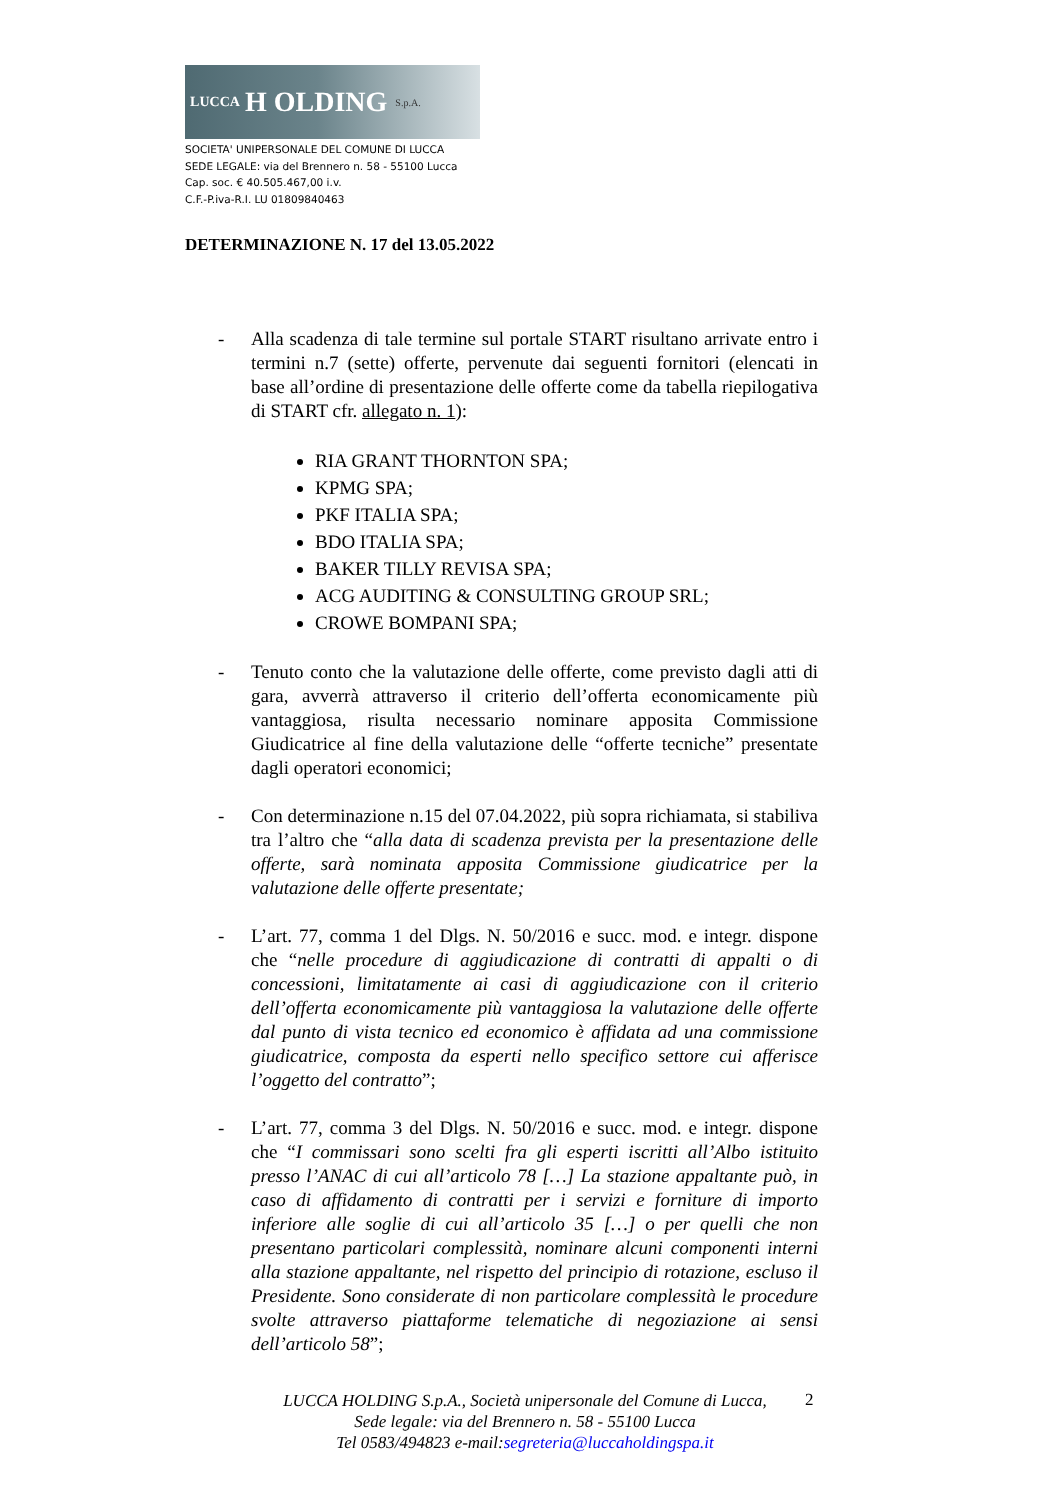LUCCA H OLDING S.p.A.
SOCIETA' UNIPERSONALE DEL COMUNE DI LUCCA
SEDE LEGALE: via del Brennero n. 58 - 55100 Lucca
Cap. soc. € 40.505.467,00 i.v.
C.F.-P.iva-R.I. LU 01809840463
DETERMINAZIONE N. 17 del 13.05.2022
- Alla scadenza di tale termine sul portale START risultano arrivate entro i termini n.7 (sette) offerte, pervenute dai seguenti fornitori (elencati in base all’ordine di presentazione delle offerte come da tabella riepilogativa di START cfr. allegato n. 1):
RIA GRANT THORNTON SPA;
KPMG SPA;
PKF ITALIA SPA;
BDO ITALIA SPA;
BAKER TILLY REVISA SPA;
ACG AUDITING & CONSULTING GROUP SRL;
CROWE BOMPANI SPA;
- Tenuto conto che la valutazione delle offerte, come previsto dagli atti di gara, avverrà attraverso il criterio dell’offerta economicamente più vantaggiosa, risulta necessario nominare apposita Commissione Giudicatrice al fine della valutazione delle “offerte tecniche” presentate dagli operatori economici;
- Con determinazione n.15 del 07.04.2022, più sopra richiamata, si stabiliva tra l’altro che “alla data di scadenza prevista per la presentazione delle offerte, sarà nominata apposita Commissione giudicatrice per la valutazione delle offerte presentate;
- L’art. 77, comma 1 del Dlgs. N. 50/2016 e succ. mod. e integr. dispone che “nelle procedure di aggiudicazione di contratti di appalti o di concessioni, limitatamente ai casi di aggiudicazione con il criterio dell’offerta economicamente più vantaggiosa la valutazione delle offerte dal punto di vista tecnico ed economico è affidata ad una commissione giudicatrice, composta da esperti nello specifico settore cui afferisce l’oggetto del contratto”;
- L’art. 77, comma 3 del Dlgs. N. 50/2016 e succ. mod. e integr. dispone che “I commissari sono scelti fra gli esperti iscritti all’Albo istituito presso l’ANAC di cui all’articolo 78 […] La stazione appaltante può, in caso di affidamento di contratti per i servizi e forniture di importo inferiore alle soglie di cui all’articolo 35 […] o per quelli che non presentano particolari complessità, nominare alcuni componenti interni alla stazione appaltante, nel rispetto del principio di rotazione, escluso il Presidente. Sono considerate di non particolare complessità le procedure svolte attraverso piattaforme telematiche di negoziazione ai sensi dell’articolo 58”;
LUCCA HOLDING S.p.A., Società unipersonale del Comune di Lucca,
Sede legale: via del Brennero n. 58 - 55100 Lucca
Tel 0583/494823 e-mail:segreteria@luccaholdingspa.it
2